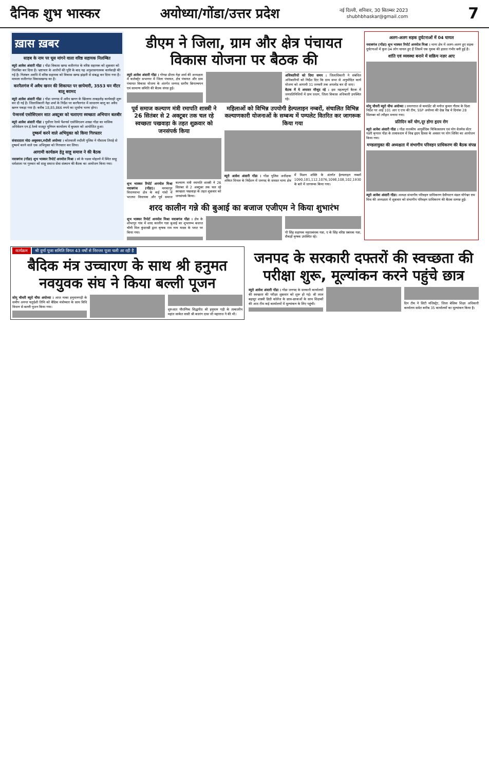दैनिक शुभ भास्कर अयोध्या/गोंडा/उत्तर प्रदेश
नई दिल्ली, शनिवार, 30 सितम्बर 2023
shubhbhaskar@gmail.com
7
ख़ास ख़बर
साहब के नाम पर घूस मांगने वाला वरिष्ठ सहायक निलम्बित
ब्यूरो आवेश अंसारी गोंडा । गोंडा विकास खण्ड वजीरगंज के वरिष्ठ सहायक को शुक्रवार को निलंबित कर दिया है। भ्रष्टाचार के आरोपों की पुष्टि के बाद यह अनुशासनात्मक कार्यवाही की गई है। निलंबन अवधि में वरिष्ठ सहायक को विकास खण्ड झंझरी से संबद्ध कर दिया गया है। मामला वजीरगंज विकासखण्ड का है।
करनैलगंज में अवैध खनन की शिकायत पर छापेमारी, 3553 घन मीटर बालू बरामद
ब्यूरो आवेश अंसारी गोंडा । गोंडा जनपद में अवैध खनन के खिलाफ ताबड़तोड़ कार्यवाही शुरू कर दी गई है। जिलाधिकारी नेहा शर्मा के निर्देश पर करनैलगंज में साधारण बालू का अवैध खनन पकड़ा गया है। करीब 18,85,866 रुपये का जुर्माना भरना होगा।
पेन्सनर्स एसोसिएशन सात अक्टूबर को चलाएगा स्वच्छता अभियान बलबीर
ब्यूरो आवेश अंसारी गोंडा । पूर्वोत्तर रेलवे पेंशनर्स एसोसिएशन शाखा गोंडा का मासिक अधिवेशन एन.ई.रेलवे मजदूर यूनियन कार्यालय में बुधवार को आयोजित हुआ।
दुष्कर्म करने वाले अभियुक्त को किया गिरफ्तार
संवाददाता मो0 अबूबकर,रुदौली अयोध्या । कोतवाली रुदौली पुलिस ने पौशाला तिराहे से दुष्कर्म करने वाले एक अभियुक्त को गिरफ्तार कर लिया।
आगामी कार्यक्रम हेतु साहू समाज ने की बैठक
नवाबगंज (गोंडा) शुभ भास्कर रिपोर्ट अनमोल मिश्रा । स्वे के पडवा मोहल्ले में स्थित साहू धर्मशाला पर गुरुवार को साहू समाज सेवा संस्थान की बैठक का आयोजन किया गया।
डीएम ने जिला, ग्राम और क्षेत्र पंचायत विकास योजना पर बैठक की
ब्यूरो आवेश अंसारी गोंडा । गोण्डा डीएम नेहा शर्मा की अध्यक्षता में कलेक्ट्रेट सभागार में जिला पंचायत, क्षेत्र पंचायत और ग्राम पंचायत विकास योजना के अंतर्गत जनपद स्तरीय क्रियान्वयन एवं सामान्य समिति की बैठक संपन्न हुई।
अधिकारियों को दिया समय : जिलाधिकारी ने संबंधित अधिकारियों को निर्देश दिए कि ग्राम सभा से अनुमोदित कार्य योजना को आगामी 31 जनवरी तक अपलोड कर दी जाए।
बैठक में ये अफसर मौजूद रहे : इस महत्वपूर्ण बैठक में जनप्रतिनिधियों में ग्राम प्रधान, जिला विकास अधिकारी उपस्थित रहे।
पूर्व समाज कल्याण मंत्री रमापति शास्त्री ने 26 सितंबर से 2 अक्टूबर तक चल रहे स्वच्छता पखवाड़ा के तहत शुक्रवार को जनसंपर्क किया
शुभ भास्कर रिपोर्ट अनमोल मिश्रा नवाबगंज (गोंडा)। मनकापुर विधानसभा क्षेत्र के कई गांवों में भाजपा विधायक और पूर्व समाज कल्याण मंत्री रमापति शास्त्री ने 26 सितंबर से 2 अक्टूबर तक चल रहे स्वच्छता पखवाड़ा के तहत शुक्रवार को जनसंपर्क किया।
महिलाओं को विभिन्न उपयोगी हेल्पलाइन नम्बरों, संचालित विभिन्न कल्याणकारी योजनाओं के सम्बन्ध में पम्पलेट वितरित कर जागरूक किया गया
ब्यूरो आवेश अंसारी गोंडा । गोंडा पुलिस अधीक्षक अंकित मित्तल के निर्देशन में जनपद के समस्त थाना क्षेत्र में मिशन शक्ति के अंतर्गत हेल्पलाइन नम्बरों 1090,181,112,1076,1098,108,102,1930 के बारे में जागरूक किया गया।
शरद कालीन गन्ने की बुआई का बजाज एजीएम ने किया शुभारंभ
शुभ भास्कर रिपोर्ट अनमोल मिश्रा नवाबगंज गोंडा । क्षेत्र के शोभापुर गांव में शरद कालीन गन्ना बुआई का शुभारम्भ बजाज चीनी मिल कुंदरखी द्वारा कृषक राम नाथ यादव के प्लाट पर किया गया।
पी सिंह सहायक महाप्रबंधक गन्ना, ए के सिंह वरिष्ठ प्रबंधक गन्ना, सैकड़ों कृषक उपस्थित रहे।
अलग-अलग सड़क दुर्घटनाओं में 04 घायल
नवाबगंज (गोंडा) शुभ भास्कर रिपोर्ट अनमोल मिश्रा । थाना क्षेत्र में अलग-अलग हुए सड़क दुर्घटनाओं में कुल 04 लोग घायल हुए हैं जिसमें एक युवक की हालत गंभीर बनी हुई है।
शांति एवं व्यवस्था बनाने में सक्रिय नज़र आए
सोनू चौधरी ब्यूरो चीफ अयोध्या । प्रयागराज से कमांडेंट श्री मनोज कुमार गौतम के दिशा निर्देश पर आई 101 आर ए एफ की टीम, SSP अयोध्या की देख रेख मे दिनांक 28 सितम्बर को त्यौहार मनाया गया।
प्रतिदिन करें योग,दूर होगा हृदय रोग
ब्यूरो आवेश अंसारी गोंडा । गोंडा राजकीय आयुर्वेदिक चिकित्सालय एवं योग वेलनेस सेंटर पंडरी कृपाल गोंडा के तत्वावधान में विश्व हृदय दिवस के अवसर पर योग शिविर का आयोजन किया गया।
मण्डलायुक्त की अध्यक्षता में संभागीय परिवहन प्राधिकरण की बैठक संपन्न
ब्यूरो आवेश अंसारी गोंडा। अध्यक्ष संभागीय परिवहन प्राधिकरण देवीपाटन मंडल योगेश्वर राम मिश्र की अध्यक्षता में शुक्रवार को संभागीय परिवहन प्राधिकरण की बैठक सम्पन्न हुई।
कार्यक्रम श्री दुर्गा पूजा समिति विगत 43 वर्षों से निरन्तर पूजा चली आ रही है
बैदिक मंत्र उच्चारण के साथ श्री हनुमत नवयुवक संघ ने किया बल्ली पूजन
सोनू चौधरी ब्यूरो चीफ अयोध्या । आज नाका हनुमानगढ़ी के समीप अनन्त चतुर्दशी तिथि को बैदिक मंत्रोच्चार के साथ विधि विधान से बल्ली पूजन किया गया।
शुरुआत पौराणिक सिद्धपीठ श्री हनुमान गढ़ी के तत्कालीन महांत साकेत वासी श्री बजरंग दास जी महाराज ने की थी।
जनपद के सरकारी दफ्तरों की स्वच्छता की परीक्षा शुरू, मूल्यांकन करने पहुंचे छात्र
ब्यूरो आवेश अंसारी गोंडा । गोंडा जनपद के सरकारी कार्यालयों की स्वच्छता की परीक्षा शुक्रवार को शुरू हो गई। श्री लाल बहादुर शास्त्री डिग्री कॉलेज के छात्र-छात्राओं के साथ शिक्षकों की आठ टीम कई कार्यालयों में मूल्यांकन के लिए पहुंची।
दिन टीम ने सिटी मजिस्ट्रेट, जिला बेसिक शिक्षा अधिकारी कार्यालय समेत करीब 35 कार्यालयों का मूल्यांकन किया है।